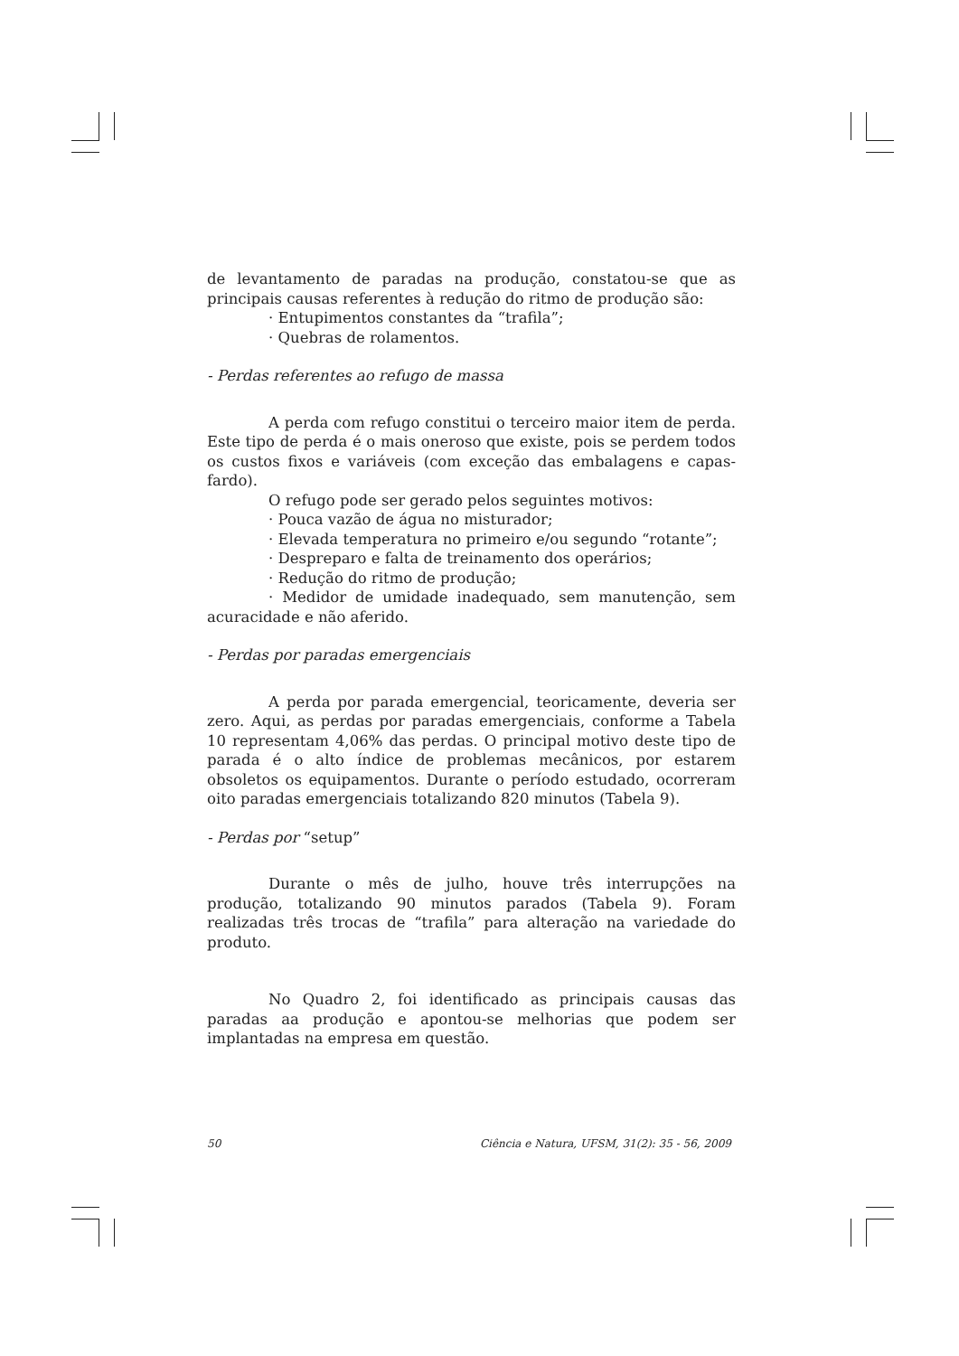de levantamento de paradas na produção, constatou-se que as principais causas referentes à redução do ritmo de produção são:
· Entupimentos constantes da “trafila”;
· Quebras de rolamentos.
- Perdas referentes ao refugo de massa
A perda com refugo constitui o terceiro maior item de perda. Este tipo de perda é o mais oneroso que existe, pois se perdem todos os custos fixos e variáveis (com exceção das embalagens e capas-fardo).
O refugo pode ser gerado pelos seguintes motivos:
· Pouca vazão de água no misturador;
· Elevada temperatura no primeiro e/ou segundo “rotante”;
· Despreparo e falta de treinamento dos operários;
· Redução do ritmo de produção;
· Medidor de umidade inadequado, sem manutenção, sem acuracidade e não aferido.
- Perdas por paradas emergenciais
A perda por parada emergencial, teoricamente, deveria ser zero. Aqui, as perdas por paradas emergenciais, conforme a Tabela 10 representam 4,06% das perdas. O principal motivo deste tipo de parada é o alto índice de problemas mecânicos, por estarem obsoletos os equipamentos. Durante o período estudado, ocorreram oito paradas emergenciais totalizando 820 minutos (Tabela 9).
- Perdas por “setup”
Durante o mês de julho, houve três interrupções na produção, totalizando 90 minutos parados (Tabela 9). Foram realizadas três trocas de “trafila” para alteração na variedade do produto.
No Quadro 2, foi identificado as principais causas das paradas aa produção e apontou-se melhorias que podem ser implantadas na empresa em questão.
50 Ciência e Natura, UFSM, 31(2): 35 - 56, 2009